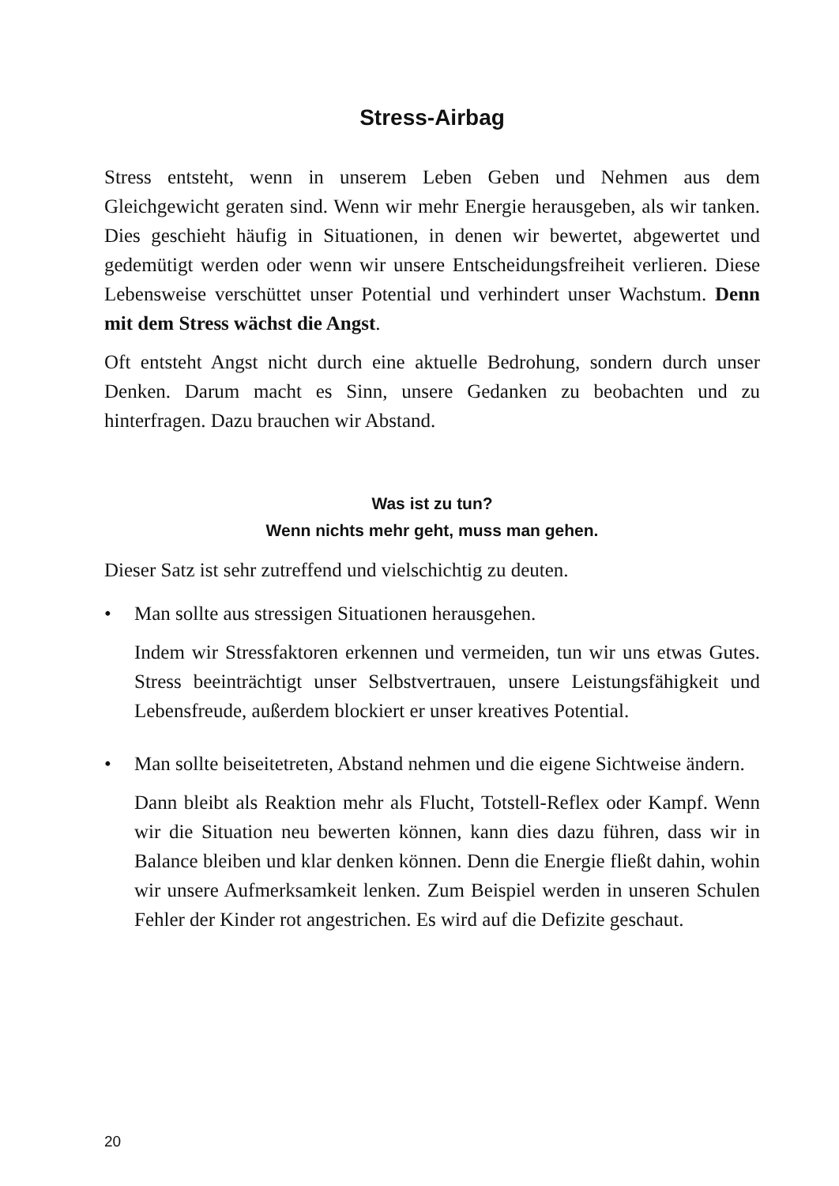Stress-Airbag
Stress entsteht, wenn in unserem Leben Geben und Nehmen aus dem Gleichgewicht geraten sind. Wenn wir mehr Energie herausgeben, als wir tanken. Dies geschieht häufig in Situationen, in denen wir bewertet, abgewertet und gedemütigt werden oder wenn wir unsere Entscheidungsfreiheit verlieren. Diese Lebensweise verschüttet unser Potential und verhindert unser Wachstum. Denn mit dem Stress wächst die Angst.
Oft entsteht Angst nicht durch eine aktuelle Bedrohung, sondern durch unser Denken. Darum macht es Sinn, unsere Gedanken zu beobachten und zu hinterfragen. Dazu brauchen wir Abstand.
Was ist zu tun?
Wenn nichts mehr geht, muss man gehen.
Dieser Satz ist sehr zutreffend und vielschichtig zu deuten.
• Man sollte aus stressigen Situationen herausgehen.
Indem wir Stressfaktoren erkennen und vermeiden, tun wir uns etwas Gutes. Stress beeinträchtigt unser Selbstvertrauen, unsere Leistungsfähigkeit und Lebensfreude, außerdem blockiert er unser kreatives Potential.
• Man sollte beiseitetreten, Abstand nehmen und die eigene Sichtweise ändern.
Dann bleibt als Reaktion mehr als Flucht, Totstell-Reflex oder Kampf. Wenn wir die Situation neu bewerten können, kann dies dazu führen, dass wir in Balance bleiben und klar denken können. Denn die Energie fließt dahin, wohin wir unsere Aufmerksamkeit lenken. Zum Beispiel werden in unseren Schulen Fehler der Kinder rot angestrichen. Es wird auf die Defizite geschaut.
20